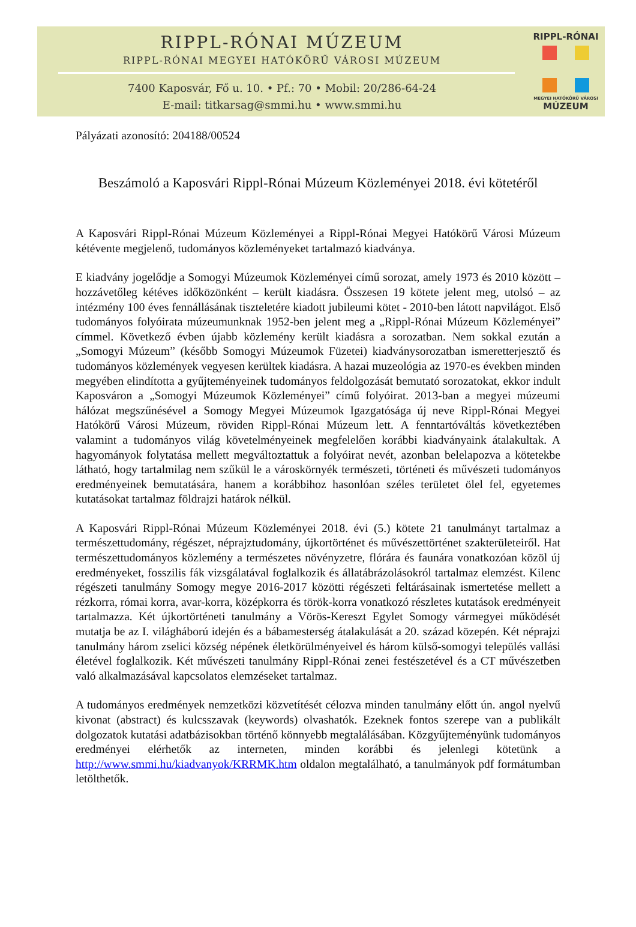RIPPL-RÓNAI MÚZEUM
RIPPL-RÓNAI MEGYEI HATÓKÖRŰ VÁROSI MÚZEUM
7400 Kaposvár, Fő u. 10. • Pf.: 70 • Mobil: 20/286-64-24
E-mail: titkarsag@smmi.hu • www.smmi.hu
RIPPL-RÓNAI
MEGYEI HATÓKÖRŰ VÁROSI
MÚZEUM
Pályázati azonosító: 204188/00524
Beszámoló a Kaposvári Rippl-Rónai Múzeum Közleményei 2018. évi kötetéről
A Kaposvári Rippl-Rónai Múzeum Közleményei a Rippl-Rónai Megyei Hatókörű Városi Múzeum kétévente megjelenő, tudományos közleményeket tartalmazó kiadványa.
E kiadvány jogelődje a Somogyi Múzeumok Közleményei című sorozat, amely 1973 és 2010 között – hozzávetőleg kétéves időközönként – került kiadásra. Összesen 19 kötete jelent meg, utolsó – az intézmény 100 éves fennállásának tiszteletére kiadott jubileumi kötet - 2010-ben látott napvilágot. Első tudományos folyóirata múzeumunknak 1952-ben jelent meg a „Rippl-Rónai Múzeum Közleményei” címmel. Következő évben újabb közlemény került kiadásra a sorozatban. Nem sokkal ezután a „Somogyi Múzeum” (később Somogyi Múzeumok Füzetei) kiadványsorozatban ismeretterjesztő és tudományos közlemények vegyesen kerültek kiadásra. A hazai muzeológia az 1970-es években minden megyében elindította a gyűjteményeinek tudományos feldolgozását bemutató sorozatokat, ekkor indult Kaposváron a „Somogyi Múzeumok Közleményei” című folyóirat. 2013-ban a megyei múzeumi hálózat megszűnésével a Somogy Megyei Múzeumok Igazgatósága új neve Rippl-Rónai Megyei Hatókörű Városi Múzeum, röviden Rippl-Rónai Múzeum lett. A fenntartóváltás következtében valamint a tudományos világ követelményeinek megfelelően korábbi kiadványaink átalakultak. A hagyományok folytatása mellett megváltoztattuk a folyóirat nevét, azonban belelapozva a kötetekbe látható, hogy tartalmilag nem szűkül le a városkörnyék természeti, történeti és művészeti tudományos eredményeinek bemutatására, hanem a korábbihoz hasonlóan széles területet ölel fel, egyetemes kutatásokat tartalmaz földrajzi határok nélkül.
A Kaposvári Rippl-Rónai Múzeum Közleményei 2018. évi (5.) kötete 21 tanulmányt tartalmaz a természettudomány, régészet, néprajztudomány, újkortörténet és művészettörténet szakterületeiről. Hat természettudományos közlemény a természetes növényzetre, flórára és faunára vonatkozóan közöl új eredményeket, fosszilis fák vizsgálatával foglalkozik és állatábrázolásokról tartalmaz elemzést. Kilenc régészeti tanulmány Somogy megye 2016-2017 közötti régészeti feltárásainak ismertetése mellett a rézkorra, római korra, avar-korra, középkorra és török-korra vonatkozó részletes kutatások eredményeit tartalmazza. Két újkortörténeti tanulmány a Vörös-Kereszt Egylet Somogy vármegyei működését mutatja be az I. világháború idején és a bábamesterség átalakulását a 20. század közepén. Két néprajzi tanulmány három zselici község népének életkörülményeivel és három külső-somogyi település vallási életével foglalkozik. Két művészeti tanulmány Rippl-Rónai zenei festészetével és a CT művészetben való alkalmazásával kapcsolatos elemzéseket tartalmaz.
A tudományos eredmények nemzetközi közvetítését célozva minden tanulmány előtt ún. angol nyelvű kivonat (abstract) és kulcsszavak (keywords) olvashatók. Ezeknek fontos szerepe van a publikált dolgozatok kutatási adatbázisokban történő könnyebb megtalálásában. Közgyűjteményünk tudományos eredményei elérhetők az interneten, minden korábbi és jelenlegi kötetünk a http://www.smmi.hu/kiadvanyok/KRRMK.htm oldalon megtalálható, a tanulmányok pdf formátumban letölthetők.